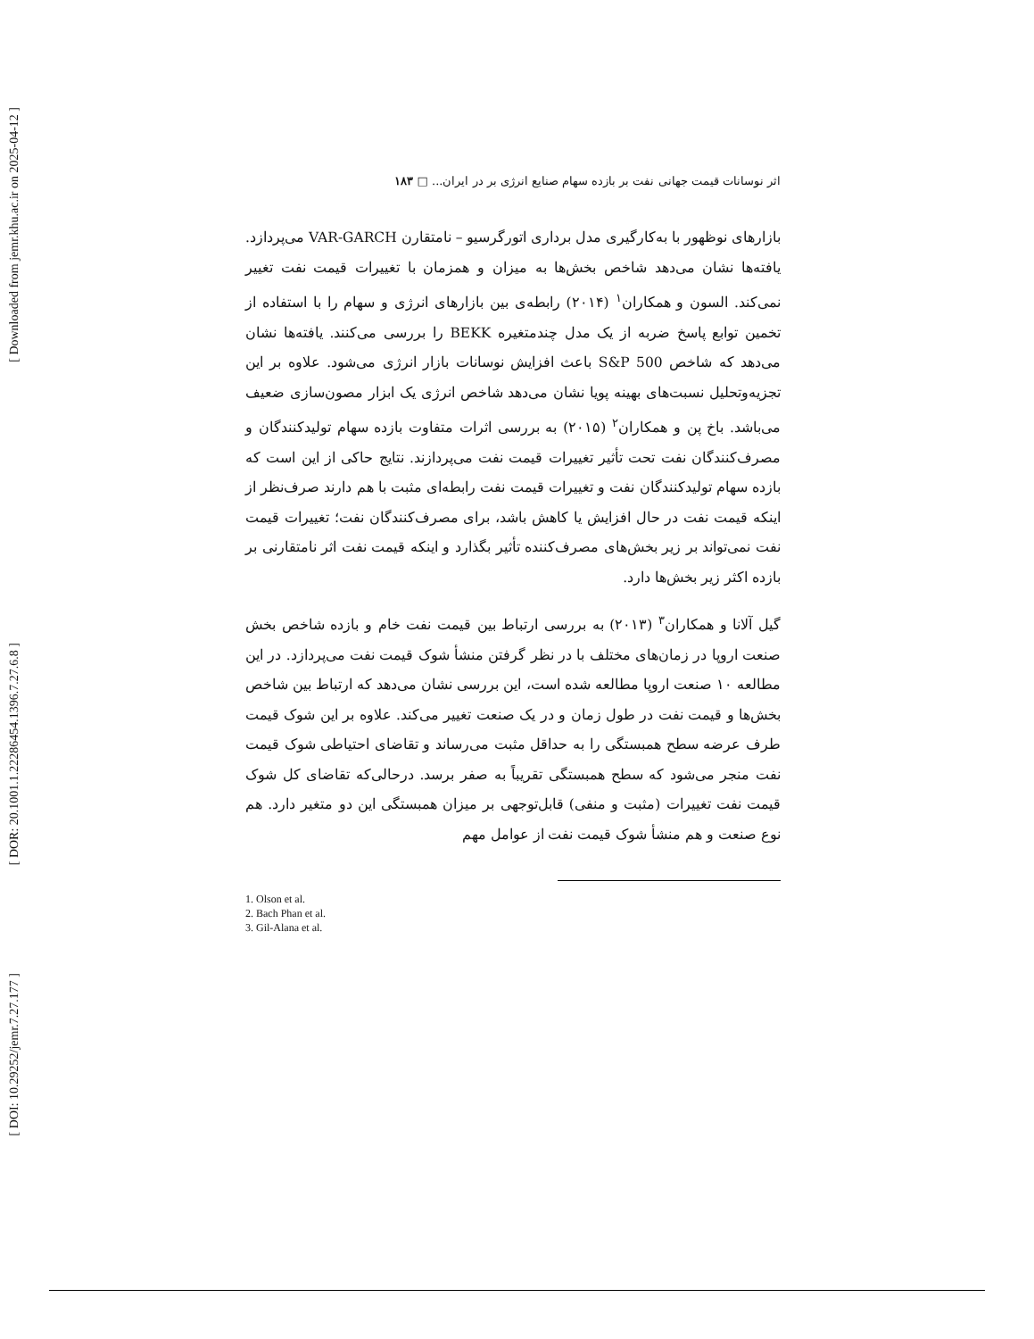[ Downloaded from jemr.khu.ac.ir on 2025-04-12 ]
[ DOR: 20.1001.1.22286454.1396.7.27.6.8 ]
[ DOI: 10.29252/jemr.7.27.177 ]
اثر نوسانات قیمت جهانی نفت بر بازده سهام صنایع انرژی بر در ایران... □ ۱۸۳
بازارهای نوظهور با به‌کارگیری مدل برداری اتورگرسیو – نامتقارن VAR-GARCH می‌پردازد. یافته‌ها نشان می‌دهد شاخص بخش‌ها به میزان و همزمان با تغییرات قیمت نفت تغییر نمی‌کند. السون و همکاران<sup>۱</sup> (۲۰۱۴) رابطه‌ی بین بازارهای انرژی و سهام را با استفاده از تخمین توابع پاسخ ضربه از یک مدل چندمتغیره BEKK را بررسی می‌کنند. یافته‌ها نشان می‌دهد که شاخص S&P 500 باعث افزایش نوسانات بازار انرژی می‌شود. علاوه بر این تجزیه‌وتحلیل نسبت‌های بهینه پویا نشان می‌دهد شاخص انرژی یک ابزار مصون‌سازی ضعیف می‌باشد. باخ پن و همکاران<sup>۲</sup> (۲۰۱۵) به بررسی اثرات متفاوت بازده سهام تولیدکنندگان و مصرف‌کنندگان نفت تحت تأثیر تغییرات قیمت نفت می‌پردازند. نتایج حاکی از این است که بازده سهام تولیدکنندگان نفت و تغییرات قیمت نفت رابطه‌ای مثبت با هم دارند صرف‌نظر از اینکه قیمت نفت در حال افزایش یا کاهش باشد، برای مصرف‌کنندگان نفت؛ تغییرات قیمت نفت نمی‌تواند بر زیر بخش‌های مصرف‌کننده تأثیر بگذارد و اینکه قیمت نفت اثر نامتقارنی بر بازده اکثر زیر بخش‌ها دارد.
گیل آلانا و همکاران<sup>۳</sup> (۲۰۱۳) به بررسی ارتباط بین قیمت نفت خام و بازده شاخص بخش صنعت اروپا در زمان‌های مختلف با در نظر گرفتن منشأ شوک قیمت نفت می‌پردازد. در این مطالعه ۱۰ صنعت اروپا مطالعه شده است، این بررسی نشان می‌دهد که ارتباط بین شاخص بخش‌ها و قیمت نفت در طول زمان و در یک صنعت تغییر می‌کند. علاوه بر این شوک قیمت طرف عرضه سطح همبستگی را به حداقل مثبت می‌رساند و تقاضای احتیاطی شوک قیمت نفت منجر می‌شود که سطح همبستگی تقریباً به صفر برسد. درحالی‌که تقاضای کل شوک قیمت نفت تغییرات (مثبت و منفی) قابل‌توجهی بر میزان همبستگی این دو متغیر دارد. هم نوع صنعت و هم منشأ شوک قیمت نفت از عوامل مهم
1. Olson et al.
2. Bach Phan et al.
3. Gil-Alana et al.